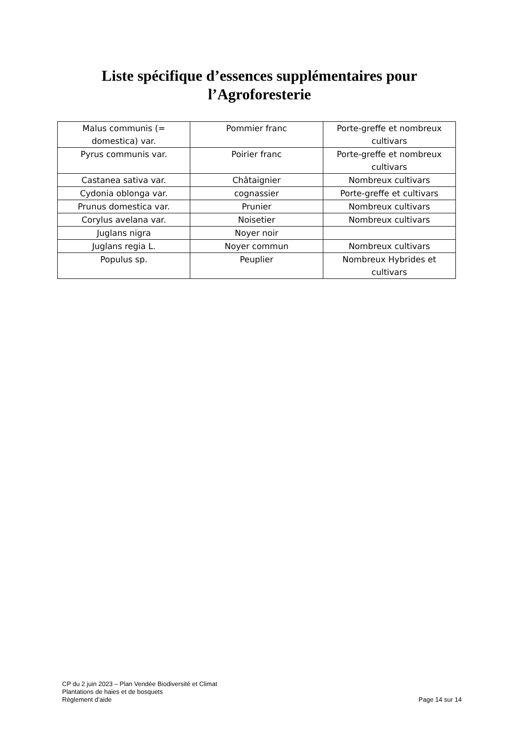Liste spécifique d’essences supplémentaires pour
l’Agroforesterie
| Malus communis (= domestica) var. | Pommier franc | Porte-greffe et nombreux cultivars |
| Pyrus communis var. | Poirier franc | Porte-greffe et nombreux cultivars |
| Castanea sativa var. | Châtaignier | Nombreux cultivars |
| Cydonia oblonga var. | cognassier | Porte-greffe et cultivars |
| Prunus domestica var. | Prunier | Nombreux cultivars |
| Corylus avelana var. | Noisetier | Nombreux cultivars |
| Juglans nigra | Noyer noir | |
| Juglans regia L. | Noyer commun | Nombreux cultivars |
| Populus sp. | Peuplier | Nombreux Hybrides et cultivars |
CP du 2 juin 2023 – Plan Vendée Biodiversité et Climat
Plantations de haies et de bosquets
Règlement d’aide
Page 14 sur 14